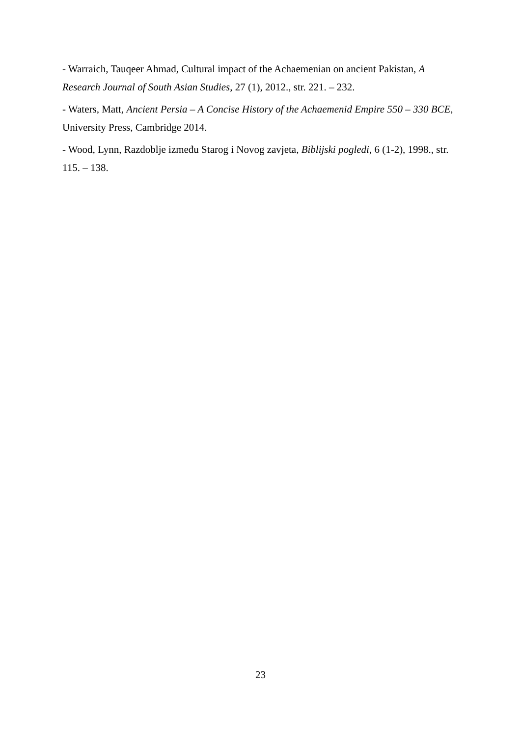- Warraich, Tauqeer Ahmad, Cultural impact of the Achaemenian on ancient Pakistan, A Research Journal of South Asian Studies, 27 (1), 2012., str. 221. – 232.
- Waters, Matt, Ancient Persia – A Concise History of the Achaemenid Empire 550 – 330 BCE, University Press, Cambridge 2014.
- Wood, Lynn, Razdoblje između Starog i Novog zavjeta, Biblijski pogledi, 6 (1-2), 1998., str. 115. – 138.
23